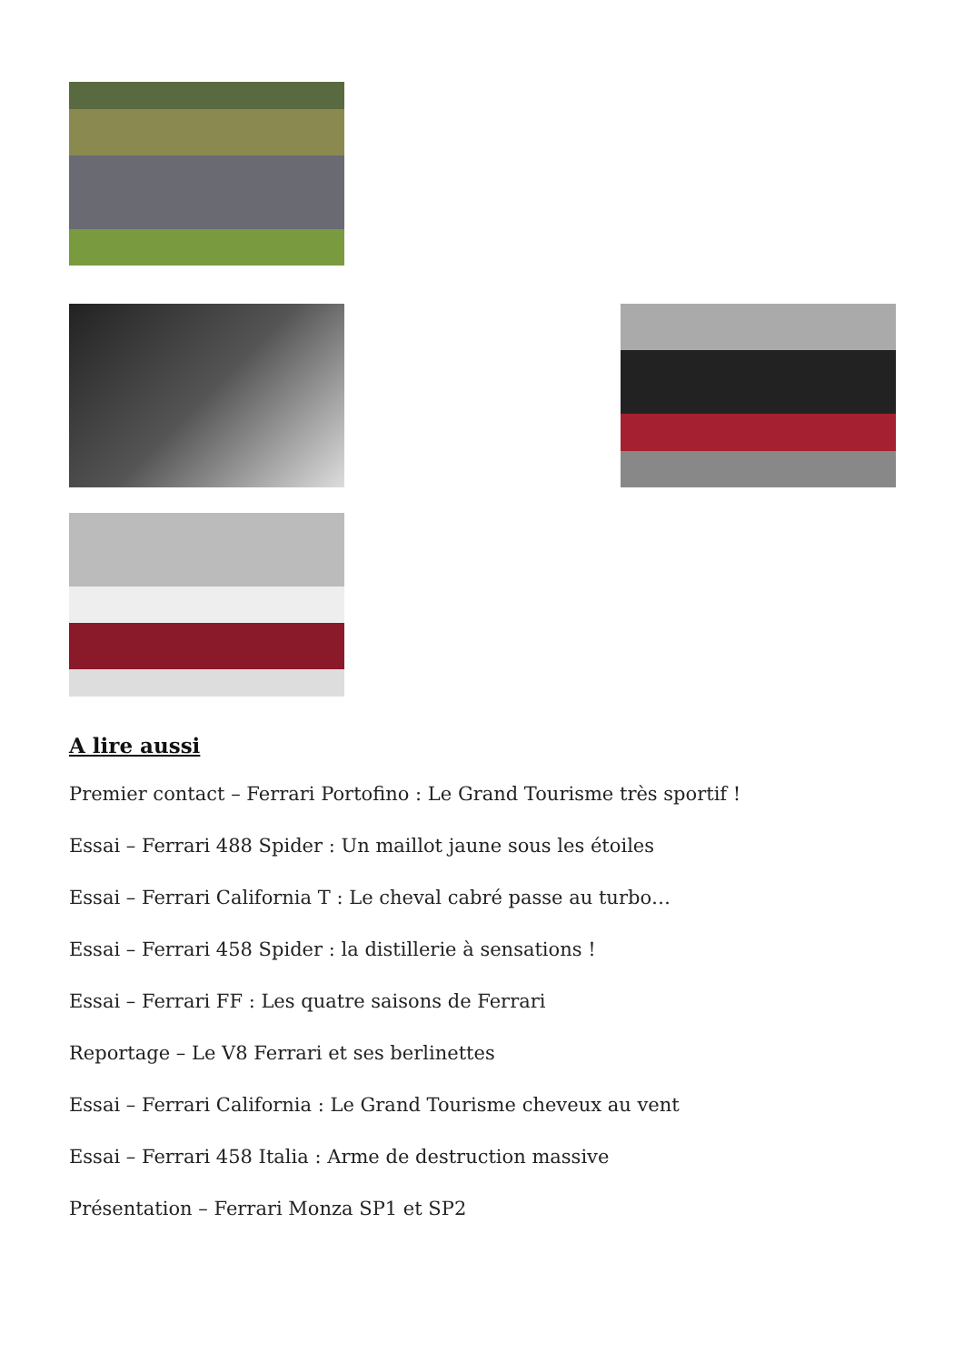A lire aussi
Premier contact – Ferrari Portofino : Le Grand Tourisme très sportif !
Essai – Ferrari 488 Spider : Un maillot jaune sous les étoiles
Essai – Ferrari California T : Le cheval cabré passe au turbo…
Essai – Ferrari 458 Spider : la distillerie à sensations !
Essai – Ferrari FF : Les quatre saisons de Ferrari
Reportage – Le V8 Ferrari et ses berlinettes
Essai – Ferrari California : Le Grand Tourisme cheveux au vent
Essai – Ferrari 458 Italia : Arme de destruction massive
Présentation – Ferrari Monza SP1 et SP2